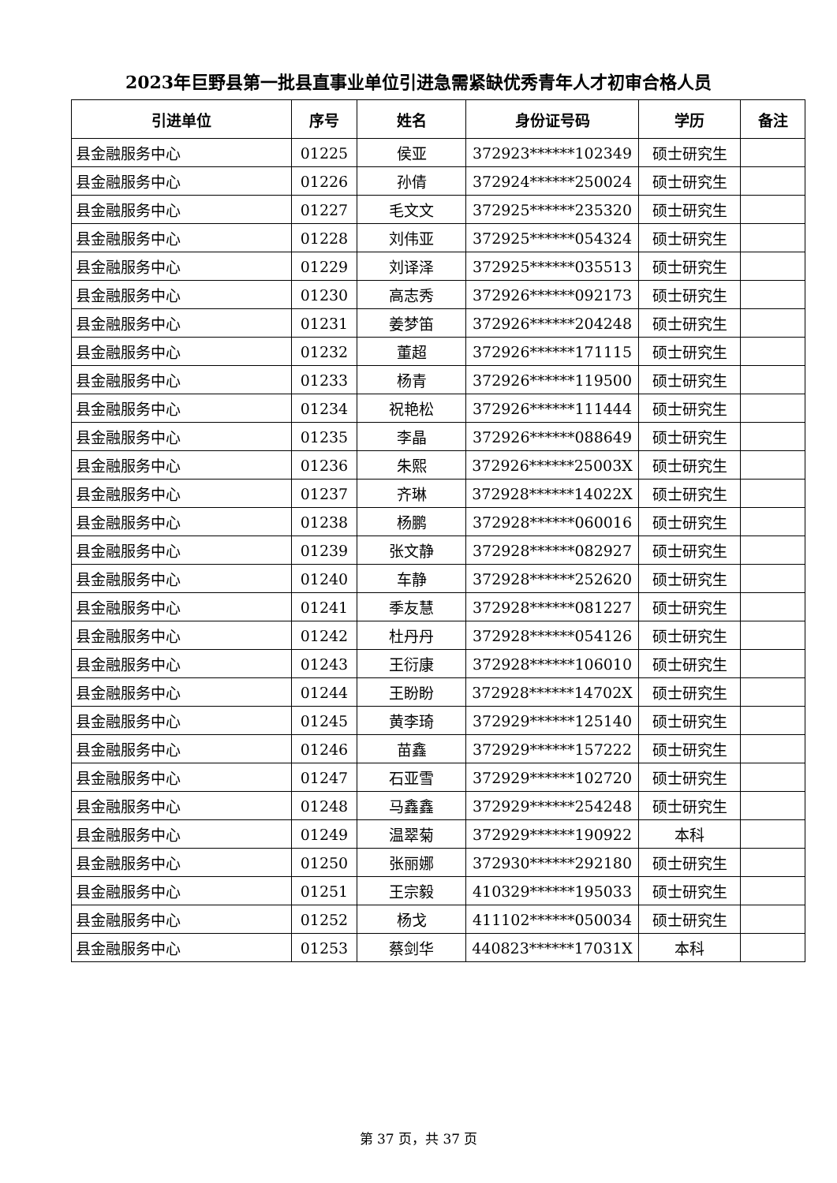2023年巨野县第一批县直事业单位引进急需紧缺优秀青年人才初审合格人员
| 引进单位 | 序号 | 姓名 | 身份证号码 | 学历 | 备注 |
| --- | --- | --- | --- | --- | --- |
| 县金融服务中心 | 01225 | 侯亚 | 372923******102349 | 硕士研究生 | |
| 县金融服务中心 | 01226 | 孙倩 | 372924******250024 | 硕士研究生 | |
| 县金融服务中心 | 01227 | 毛文文 | 372925******235320 | 硕士研究生 | |
| 县金融服务中心 | 01228 | 刘伟亚 | 372925******054324 | 硕士研究生 | |
| 县金融服务中心 | 01229 | 刘译泽 | 372925******035513 | 硕士研究生 | |
| 县金融服务中心 | 01230 | 高志秀 | 372926******092173 | 硕士研究生 | |
| 县金融服务中心 | 01231 | 姜梦笛 | 372926******204248 | 硕士研究生 | |
| 县金融服务中心 | 01232 | 董超 | 372926******171115 | 硕士研究生 | |
| 县金融服务中心 | 01233 | 杨青 | 372926******119500 | 硕士研究生 | |
| 县金融服务中心 | 01234 | 祝艳松 | 372926******111444 | 硕士研究生 | |
| 县金融服务中心 | 01235 | 李晶 | 372926******088649 | 硕士研究生 | |
| 县金融服务中心 | 01236 | 朱熙 | 372926******25003X | 硕士研究生 | |
| 县金融服务中心 | 01237 | 齐琳 | 372928******14022X | 硕士研究生 | |
| 县金融服务中心 | 01238 | 杨鹏 | 372928******060016 | 硕士研究生 | |
| 县金融服务中心 | 01239 | 张文静 | 372928******082927 | 硕士研究生 | |
| 县金融服务中心 | 01240 | 车静 | 372928******252620 | 硕士研究生 | |
| 县金融服务中心 | 01241 | 季友慧 | 372928******081227 | 硕士研究生 | |
| 县金融服务中心 | 01242 | 杜丹丹 | 372928******054126 | 硕士研究生 | |
| 县金融服务中心 | 01243 | 王衍康 | 372928******106010 | 硕士研究生 | |
| 县金融服务中心 | 01244 | 王盼盼 | 372928******14702X | 硕士研究生 | |
| 县金融服务中心 | 01245 | 黄李琦 | 372929******125140 | 硕士研究生 | |
| 县金融服务中心 | 01246 | 苗鑫 | 372929******157222 | 硕士研究生 | |
| 县金融服务中心 | 01247 | 石亚雪 | 372929******102720 | 硕士研究生 | |
| 县金融服务中心 | 01248 | 马鑫鑫 | 372929******254248 | 硕士研究生 | |
| 县金融服务中心 | 01249 | 温翠菊 | 372929******190922 | 本科 | |
| 县金融服务中心 | 01250 | 张丽娜 | 372930******292180 | 硕士研究生 | |
| 县金融服务中心 | 01251 | 王宗毅 | 410329******195033 | 硕士研究生 | |
| 县金融服务中心 | 01252 | 杨戈 | 411102******050034 | 硕士研究生 | |
| 县金融服务中心 | 01253 | 蔡剑华 | 440823******17031X | 本科 | |
第 37 页，共 37 页